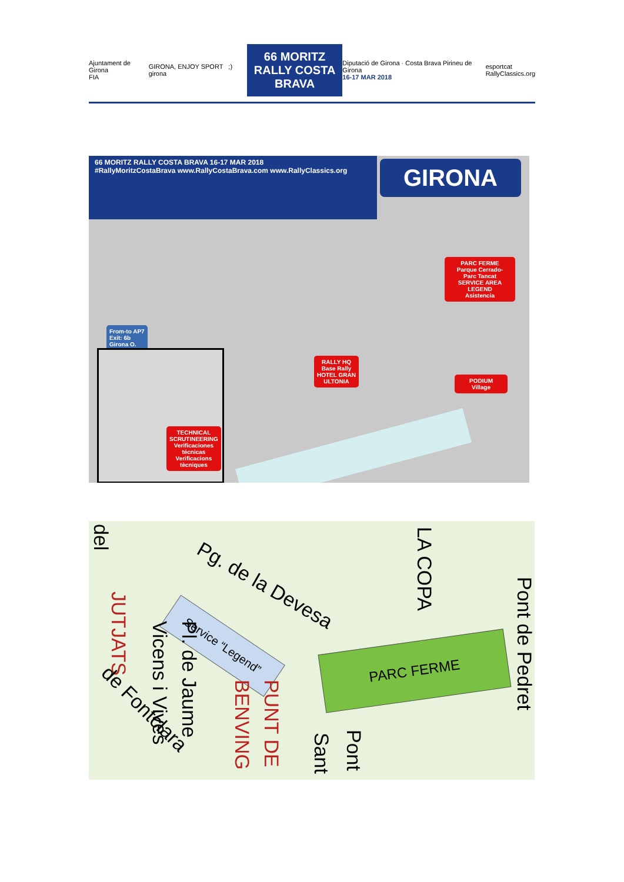Ajuntament de Girona
FIA
GIRONA, ENJOY SPORT ;) girona
66 MORITZ
RALLY COSTA BRAVA
Diputació de Girona · Costa Brava Pirineu de Girona
16-17 MAR 2018
esportcat
RallyClassics.org
66 MORITZ RALLY COSTA BRAVA 16-17 MAR 2018
#RallyMoritzCostaBrava www.RallyCostaBrava.com www.RallyClassics.org
GIRONA
PARC FERME
Parque Cerrado-
Parc Tancat
SERVICE AREA LEGEND
Asistencia
From-to AP7
Exit: 6b
Girona O.
RALLY HQ
Base Rally
HOTEL GRAN
ULTONIA
PODIUM
Village
TECHNICAL
SCRUTINEERING
Verificaciones
técnicas
Verificacions
tècniques
del
Pg. de la Devesa
LA COPA
Pont de Pedret
Service “Legend”
PARC FERME
JUTJATS
Vicens i Vives Pl. de Jaume
BENVING PUNT DE
Pont
Sant
de Fontclara